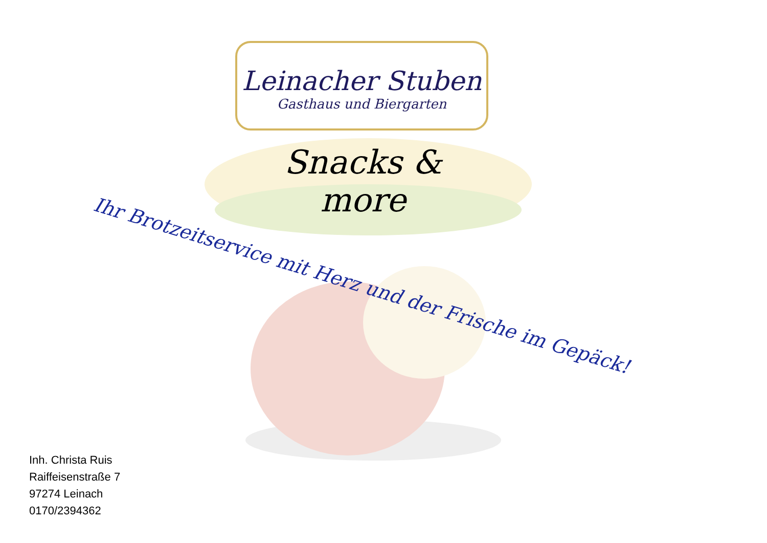Leinacher Stuben
Gasthaus und Biergarten
Snacks & more
Ihr Brotzeitservice mit Herz und der Frische im Gepäck!
Inh. Christa Ruis
Raiffeisenstraße 7
97274 Leinach
0170/2394362